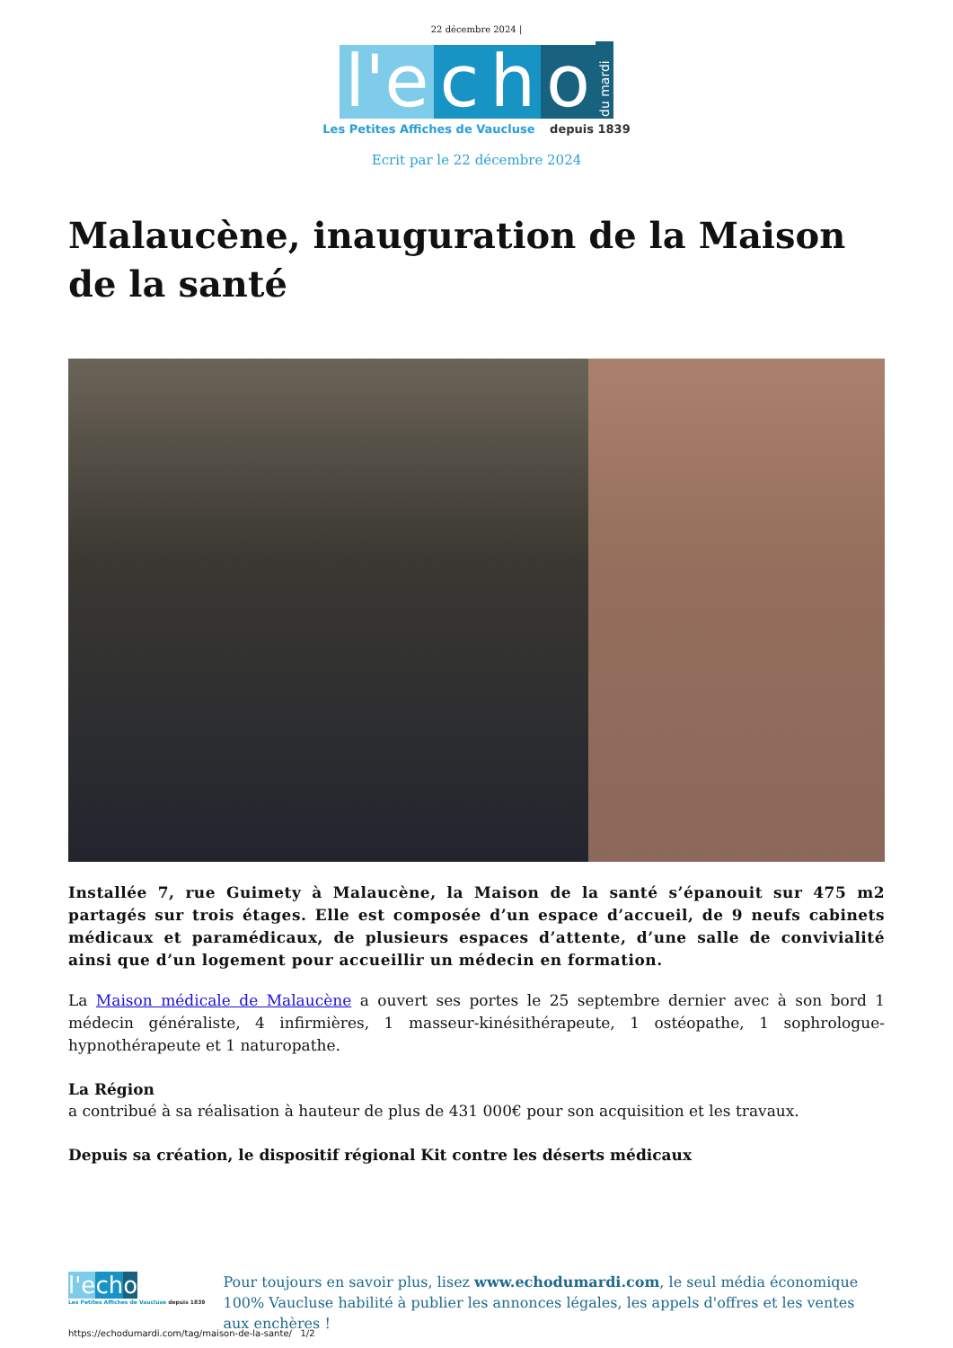22 décembre 2024 |
l'e
c
h
o
du mardi
Les Petites Affiches de Vaucluse depuis 1839
Ecrit par le 22 décembre 2024
Malaucène, inauguration de la Maison de la santé
Installée 7, rue Guimety à Malaucène, la Maison de la santé s’épanouit sur 475 m2 partagés sur trois étages. Elle est composée d’un espace d’accueil, de 9 neufs cabinets médicaux et paramédicaux, de plusieurs espaces d’attente, d’une salle de convivialité ainsi que d’un logement pour accueillir un médecin en formation.
La Maison médicale de Malaucène a ouvert ses portes le 25 septembre dernier avec à son bord 1 médecin généraliste, 4 infirmières, 1 masseur-kinésithérapeute, 1 ostéopathe, 1 sophrologue-hypnothérapeute et 1 naturopathe.
La Région
a contribué à sa réalisation à hauteur de plus de 431 000€ pour son acquisition et les travaux.
Depuis sa création, le dispositif régional Kit contre les déserts médicaux
l'e ch o
Les Petites Affiches de Vaucluse depuis 1839
Pour toujours en savoir plus, lisez www.echodumardi.com, le seul média économique 100% Vaucluse habilité à publier les annonces légales, les appels d'offres et les ventes aux enchères !
https://echodumardi.com/tag/maison-de-la-sante/ 1/2